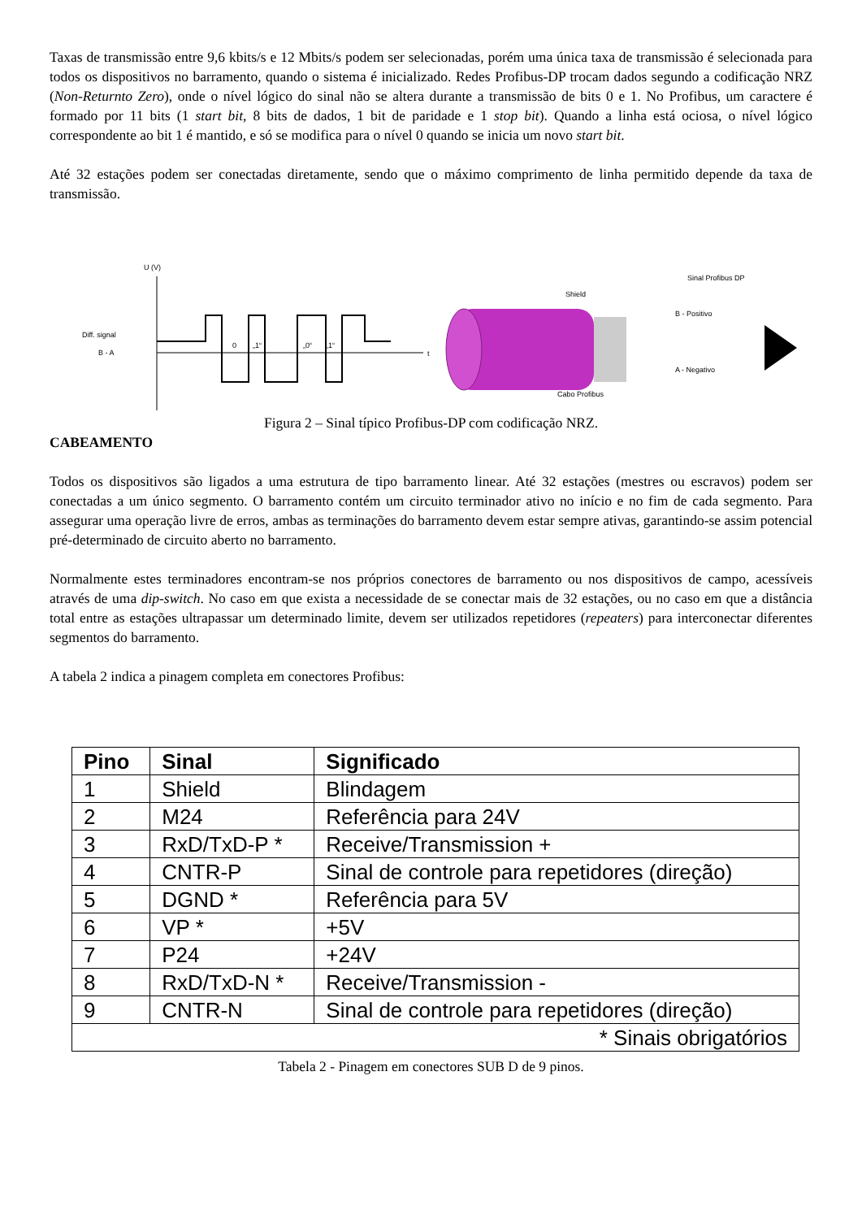Taxas de transmissão entre 9,6 kbits/s e 12 Mbits/s podem ser selecionadas, porém uma única taxa de transmissão é selecionada para todos os dispositivos no barramento, quando o sistema é inicializado. Redes Profibus-DP trocam dados segundo a codificação NRZ (Non-Returnto Zero), onde o nível lógico do sinal não se altera durante a transmissão de bits 0 e 1. No Profibus, um caractere é formado por 11 bits (1 start bit, 8 bits de dados, 1 bit de paridade e 1 stop bit). Quando a linha está ociosa, o nível lógico correspondente ao bit 1 é mantido, e só se modifica para o nível 0 quando se inicia um novo start bit.
Até 32 estações podem ser conectadas diretamente, sendo que o máximo comprimento de linha permitido depende da taxa de transmissão.
U (V)
t
Diff. signal
B - A
0
„1“
„0“
„1“
Cabo Profibus
Shield
B - Positivo
A - Negativo
Sinal Profibus DP
Figura 2 – Sinal típico Profibus-DP com codificação NRZ.
CABEAMENTO
Todos os dispositivos são ligados a uma estrutura de tipo barramento linear. Até 32 estações (mestres ou escravos) podem ser conectadas a um único segmento. O barramento contém um circuito terminador ativo no início e no fim de cada segmento. Para assegurar uma operação livre de erros, ambas as terminações do barramento devem estar sempre ativas, garantindo-se assim potencial pré-determinado de circuito aberto no barramento.
Normalmente estes terminadores encontram-se nos próprios conectores de barramento ou nos dispositivos de campo, acessíveis através de uma dip-switch. No caso em que exista a necessidade de se conectar mais de 32 estações, ou no caso em que a distância total entre as estações ultrapassar um determinado limite, devem ser utilizados repetidores (repeaters) para interconectar diferentes segmentos do barramento.
A tabela 2 indica a pinagem completa em conectores Profibus:
| Pino | Sinal | Significado |
| --- | --- | --- |
| 1 | Shield | Blindagem |
| 2 | M24 | Referência para 24V |
| 3 | RxD/TxD-P * | Receive/Transmission + |
| 4 | CNTR-P | Sinal de controle para repetidores (direção) |
| 5 | DGND * | Referência para 5V |
| 6 | VP * | +5V |
| 7 | P24 | +24V |
| 8 | RxD/TxD-N * | Receive/Transmission - |
| 9 | CNTR-N | Sinal de controle para repetidores (direção) |
| * Sinais obrigatórios | | |
Tabela 2 - Pinagem em conectores SUB D de 9 pinos.